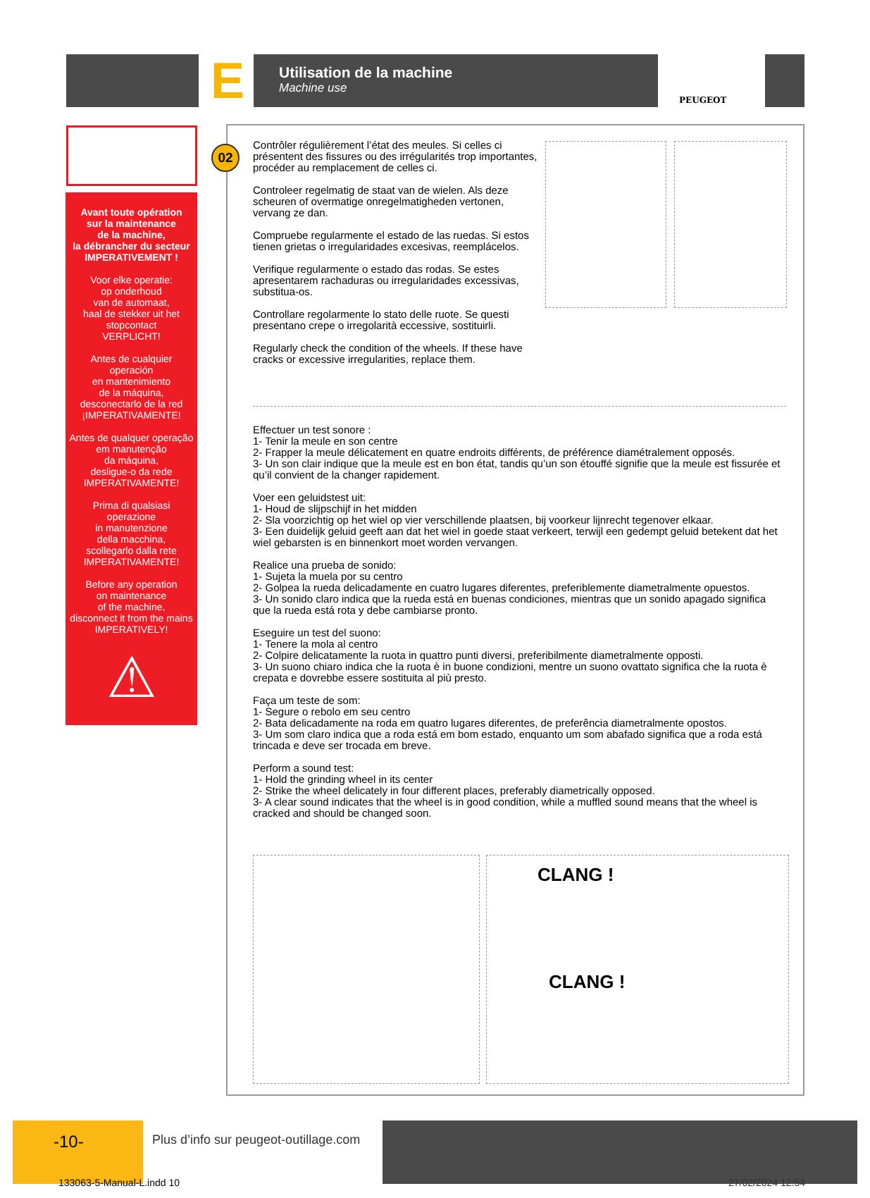E Utilisation de la machine
Machine use
PEUGEOT
Avant toute opération
sur la maintenance
de la machine,
la débrancher du secteur
IMPERATIVEMENT !
Voor elke operatie:
op onderhoud
van de automaat,
haal de stekker uit het
stopcontact
VERPLICHT!
Antes de cualquier
operación
en mantenimiento
de la máquina,
desconectarlo de la red
¡IMPERATIVAMENTE!
Antes de qualquer operação
em manutenção
da máquina,
desligue-o da rede
IMPERATIVAMENTE!
Prima di qualsiasi
operazione
in manutenzione
della macchina,
scollegarlo dalla rete
IMPERATIVAMENTE!
Before any operation
on maintenance
of the machine,
disconnect it from the mains
IMPERATIVELY!
⚠
02
Contrôler régulièrement l’état des meules. Si celles ci présentent des fissures ou des irrégularités trop importantes, procéder au remplacement de celles ci.
Controleer regelmatig de staat van de wielen. Als deze scheuren of overmatige onregelmatigheden vertonen, vervang ze dan.
Compruebe regularmente el estado de las ruedas. Si estos tienen grietas o irregularidades excesivas, reemplácelos.
Verifique regularmente o estado das rodas. Se estes apresentarem rachaduras ou irregularidades excessivas, substitua-os.
Controllare regolarmente lo stato delle ruote. Se questi presentano crepe o irregolarità eccessive, sostituirli.
Regularly check the condition of the wheels. If these have cracks or excessive irregularities, replace them.
Effectuer un test sonore :
1- Tenir la meule en son centre
2- Frapper la meule délicatement en quatre endroits différents, de préférence diamétralement opposés.
3- Un son clair indique que la meule est en bon état, tandis qu’un son étouffé signifie que la meule est fissurée et qu’il convient de la changer rapidement.
Voer een geluidstest uit:
1- Houd de slijpschijf in het midden
2- Sla voorzichtig op het wiel op vier verschillende plaatsen, bij voorkeur lijnrecht tegenover elkaar.
3- Een duidelijk geluid geeft aan dat het wiel in goede staat verkeert, terwijl een gedempt geluid betekent dat het wiel gebarsten is en binnenkort moet worden vervangen.
Realice una prueba de sonido:
1- Sujeta la muela por su centro
2- Golpea la rueda delicadamente en cuatro lugares diferentes, preferiblemente diametralmente opuestos.
3- Un sonido claro indica que la rueda está en buenas condiciones, mientras que un sonido apagado significa que la rueda está rota y debe cambiarse pronto.
Eseguire un test del suono:
1- Tenere la mola al centro
2- Colpire delicatamente la ruota in quattro punti diversi, preferibilmente diametralmente opposti.
3- Un suono chiaro indica che la ruota è in buone condizioni, mentre un suono ovattato significa che la ruota è crepata e dovrebbe essere sostituita al più presto.
Faça um teste de som:
1- Segure o rebolo em seu centro
2- Bata delicadamente na roda em quatro lugares diferentes, de preferência diametralmente opostos.
3- Um som claro indica que a roda está em bom estado, enquanto um som abafado significa que a roda está trincada e deve ser trocada em breve.
Perform a sound test:
1- Hold the grinding wheel in its center
2- Strike the wheel delicately in four different places, preferably diametrically opposed.
3- A clear sound indicates that the wheel is in good condition, while a muffled sound means that the wheel is cracked and should be changed soon.
CLANG !
CLANG !
-10-
Plus d’info sur peugeot-outillage.com
133063-5-Manual-L.indd 10 27/02/2024 12:54